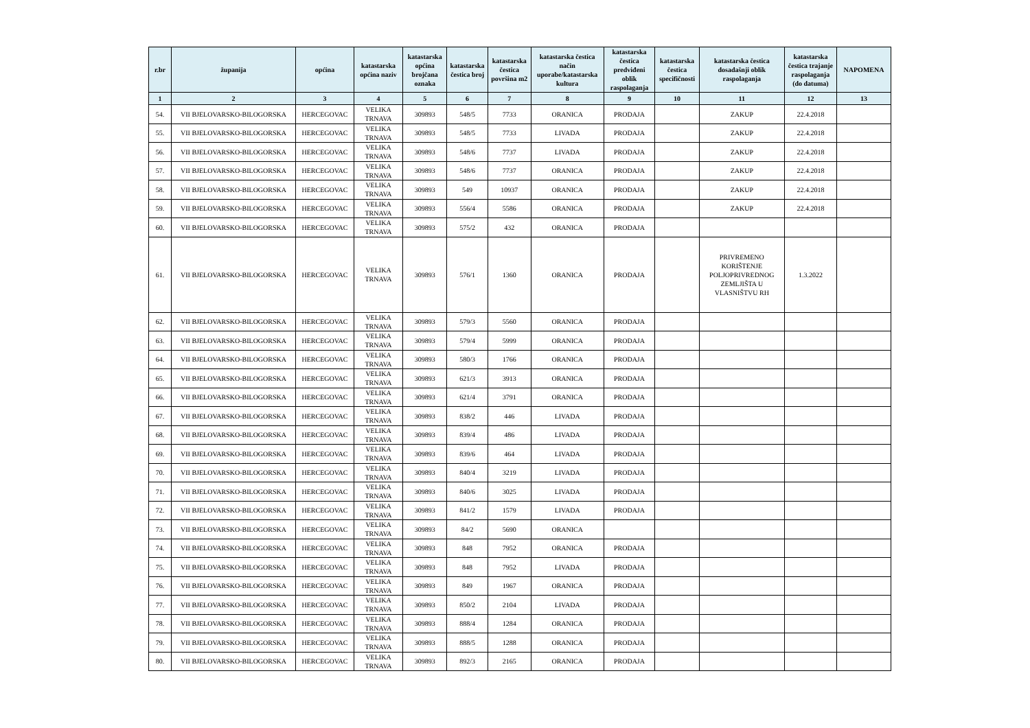| r.br | županija | općina | katastarska općina naziv | katastarska općina brojčana oznaka | katastarska čestica broj | katastarska čestica površina m2 | katastarska čestica način uporabe/katastarska kultura | katastarska čestica predviđeni oblik raspolaganja | katastarska čestica specifičnosti | katastarska čestica dosadašnji oblik raspolaganja | katastarska čestica trajanje raspolaganja (do datuma) | NAPOMENA |
| --- | --- | --- | --- | --- | --- | --- | --- | --- | --- | --- | --- | --- |
| 1 | 2 | 3 | 4 | 5 | 6 | 7 | 8 | 9 | 10 | 11 | 12 | 13 |
| 54. | VII BJELOVARSKO-BILOGORSKA | HERCEGOVAC | VELIKA TRNAVA | 309893 | 548/5 | 7733 | ORANICA | PRODAJA | | ZAKUP | 22.4.2018 | |
| 55. | VII BJELOVARSKO-BILOGORSKA | HERCEGOVAC | VELIKA TRNAVA | 309893 | 548/5 | 7733 | LIVADA | PRODAJA | | ZAKUP | 22.4.2018 | |
| 56. | VII BJELOVARSKO-BILOGORSKA | HERCEGOVAC | VELIKA TRNAVA | 309893 | 548/6 | 7737 | LIVADA | PRODAJA | | ZAKUP | 22.4.2018 | |
| 57. | VII BJELOVARSKO-BILOGORSKA | HERCEGOVAC | VELIKA TRNAVA | 309893 | 548/6 | 7737 | ORANICA | PRODAJA | | ZAKUP | 22.4.2018 | |
| 58. | VII BJELOVARSKO-BILOGORSKA | HERCEGOVAC | VELIKA TRNAVA | 309893 | 549 | 10937 | ORANICA | PRODAJA | | ZAKUP | 22.4.2018 | |
| 59. | VII BJELOVARSKO-BILOGORSKA | HERCEGOVAC | VELIKA TRNAVA | 309893 | 556/4 | 5586 | ORANICA | PRODAJA | | ZAKUP | 22.4.2018 | |
| 60. | VII BJELOVARSKO-BILOGORSKA | HERCEGOVAC | VELIKA TRNAVA | 309893 | 575/2 | 432 | ORANICA | PRODAJA | | | | |
| 61. | VII BJELOVARSKO-BILOGORSKA | HERCEGOVAC | VELIKA TRNAVA | 309893 | 576/1 | 1360 | ORANICA | PRODAJA | | PRIVREMENO KORIŠTENJE POLJOPRIVREDNOG ZEMLJIŠTA U VLASNIŠTVU RH | 1.3.2022 | |
| 62. | VII BJELOVARSKO-BILOGORSKA | HERCEGOVAC | VELIKA TRNAVA | 309893 | 579/3 | 5560 | ORANICA | PRODAJA | | | | |
| 63. | VII BJELOVARSKO-BILOGORSKA | HERCEGOVAC | VELIKA TRNAVA | 309893 | 579/4 | 5999 | ORANICA | PRODAJA | | | | |
| 64. | VII BJELOVARSKO-BILOGORSKA | HERCEGOVAC | VELIKA TRNAVA | 309893 | 580/3 | 1766 | ORANICA | PRODAJA | | | | |
| 65. | VII BJELOVARSKO-BILOGORSKA | HERCEGOVAC | VELIKA TRNAVA | 309893 | 621/3 | 3913 | ORANICA | PRODAJA | | | | |
| 66. | VII BJELOVARSKO-BILOGORSKA | HERCEGOVAC | VELIKA TRNAVA | 309893 | 621/4 | 3791 | ORANICA | PRODAJA | | | | |
| 67. | VII BJELOVARSKO-BILOGORSKA | HERCEGOVAC | VELIKA TRNAVA | 309893 | 838/2 | 446 | LIVADA | PRODAJA | | | | |
| 68. | VII BJELOVARSKO-BILOGORSKA | HERCEGOVAC | VELIKA TRNAVA | 309893 | 839/4 | 486 | LIVADA | PRODAJA | | | | |
| 69. | VII BJELOVARSKO-BILOGORSKA | HERCEGOVAC | VELIKA TRNAVA | 309893 | 839/6 | 464 | LIVADA | PRODAJA | | | | |
| 70. | VII BJELOVARSKO-BILOGORSKA | HERCEGOVAC | VELIKA TRNAVA | 309893 | 840/4 | 3219 | LIVADA | PRODAJA | | | | |
| 71. | VII BJELOVARSKO-BILOGORSKA | HERCEGOVAC | VELIKA TRNAVA | 309893 | 840/6 | 3025 | LIVADA | PRODAJA | | | | |
| 72. | VII BJELOVARSKO-BILOGORSKA | HERCEGOVAC | VELIKA TRNAVA | 309893 | 841/2 | 1579 | LIVADA | PRODAJA | | | | |
| 73. | VII BJELOVARSKO-BILOGORSKA | HERCEGOVAC | VELIKA TRNAVA | 309893 | 84/2 | 5690 | ORANICA | | | | | |
| 74. | VII BJELOVARSKO-BILOGORSKA | HERCEGOVAC | VELIKA TRNAVA | 309893 | 848 | 7952 | ORANICA | PRODAJA | | | | |
| 75. | VII BJELOVARSKO-BILOGORSKA | HERCEGOVAC | VELIKA TRNAVA | 309893 | 848 | 7952 | LIVADA | PRODAJA | | | | |
| 76. | VII BJELOVARSKO-BILOGORSKA | HERCEGOVAC | VELIKA TRNAVA | 309893 | 849 | 1967 | ORANICA | PRODAJA | | | | |
| 77. | VII BJELOVARSKO-BILOGORSKA | HERCEGOVAC | VELIKA TRNAVA | 309893 | 850/2 | 2104 | LIVADA | PRODAJA | | | | |
| 78. | VII BJELOVARSKO-BILOGORSKA | HERCEGOVAC | VELIKA TRNAVA | 309893 | 888/4 | 1284 | ORANICA | PRODAJA | | | | |
| 79. | VII BJELOVARSKO-BILOGORSKA | HERCEGOVAC | VELIKA TRNAVA | 309893 | 888/5 | 1288 | ORANICA | PRODAJA | | | | |
| 80. | VII BJELOVARSKO-BILOGORSKA | HERCEGOVAC | VELIKA TRNAVA | 309893 | 892/3 | 2165 | ORANICA | PRODAJA | | | | |